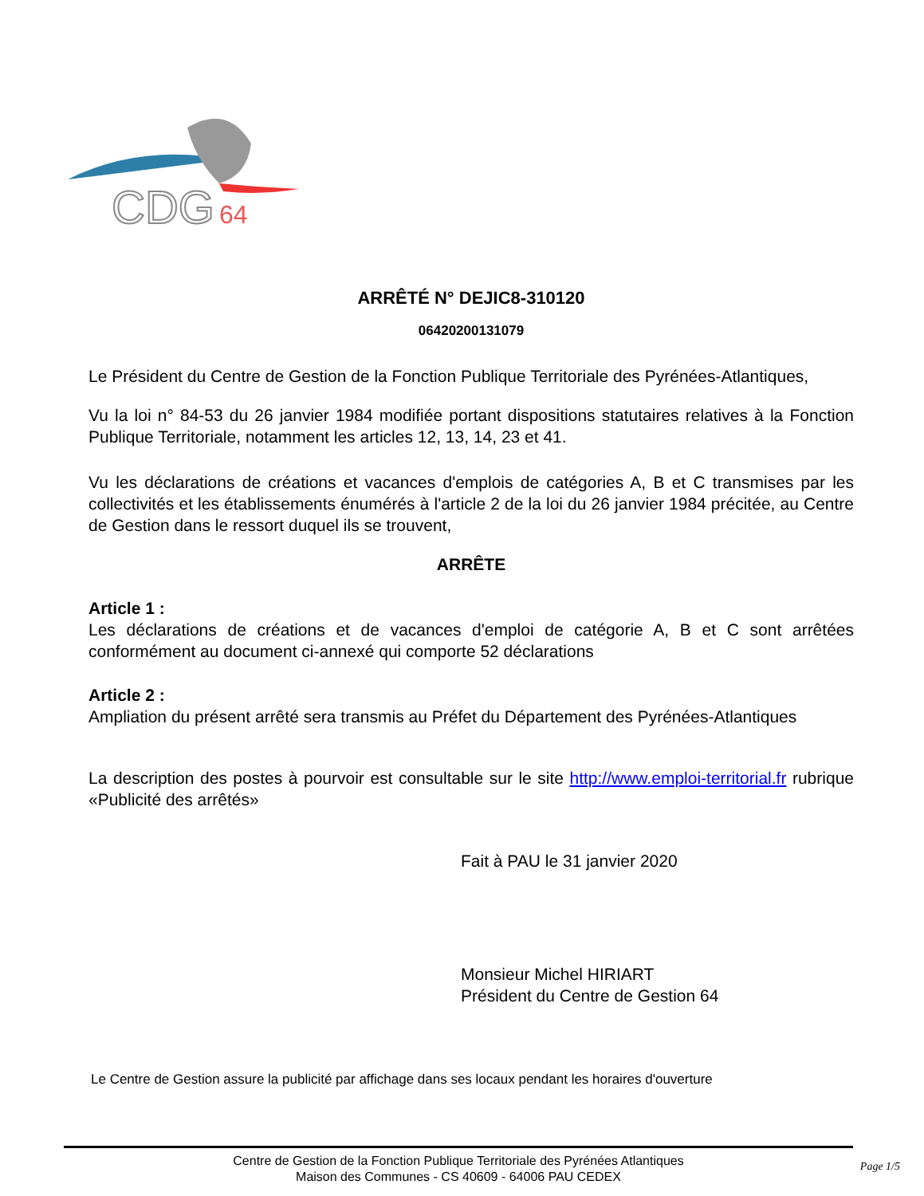CDG
64
ARRÊTÉ N° DEJIC8-310120
06420200131079
Le Président du Centre de Gestion de la Fonction Publique Territoriale des Pyrénées-Atlantiques,
Vu la loi n° 84-53 du 26 janvier 1984 modifiée portant dispositions statutaires relatives à la Fonction Publique Territoriale, notamment les articles 12, 13, 14, 23 et 41.
Vu les déclarations de créations et vacances d'emplois de catégories A, B et C transmises par les collectivités et les établissements énumérés à l'article 2 de la loi du 26 janvier 1984 précitée, au Centre de Gestion dans le ressort duquel ils se trouvent,
ARRÊTE
Article 1 :
Les déclarations de créations et de vacances d'emploi de catégorie A, B et C sont arrêtées conformément au document ci-annexé qui comporte 52 déclarations
Article 2 :
Ampliation du présent arrêté sera transmis au Préfet du Département des Pyrénées-Atlantiques
La description des postes à pourvoir est consultable sur le site http://www.emploi-territorial.fr rubrique «Publicité des arrêtés»
Fait à PAU le 31 janvier 2020
Monsieur Michel HIRIART
Président du Centre de Gestion 64
Le Centre de Gestion assure la publicité par affichage dans ses locaux pendant les horaires d'ouverture
Centre de Gestion de la Fonction Publique Territoriale des Pyrénées Atlantiques
Maison des Communes - CS 40609 - 64006 PAU CEDEX
Page 1/5